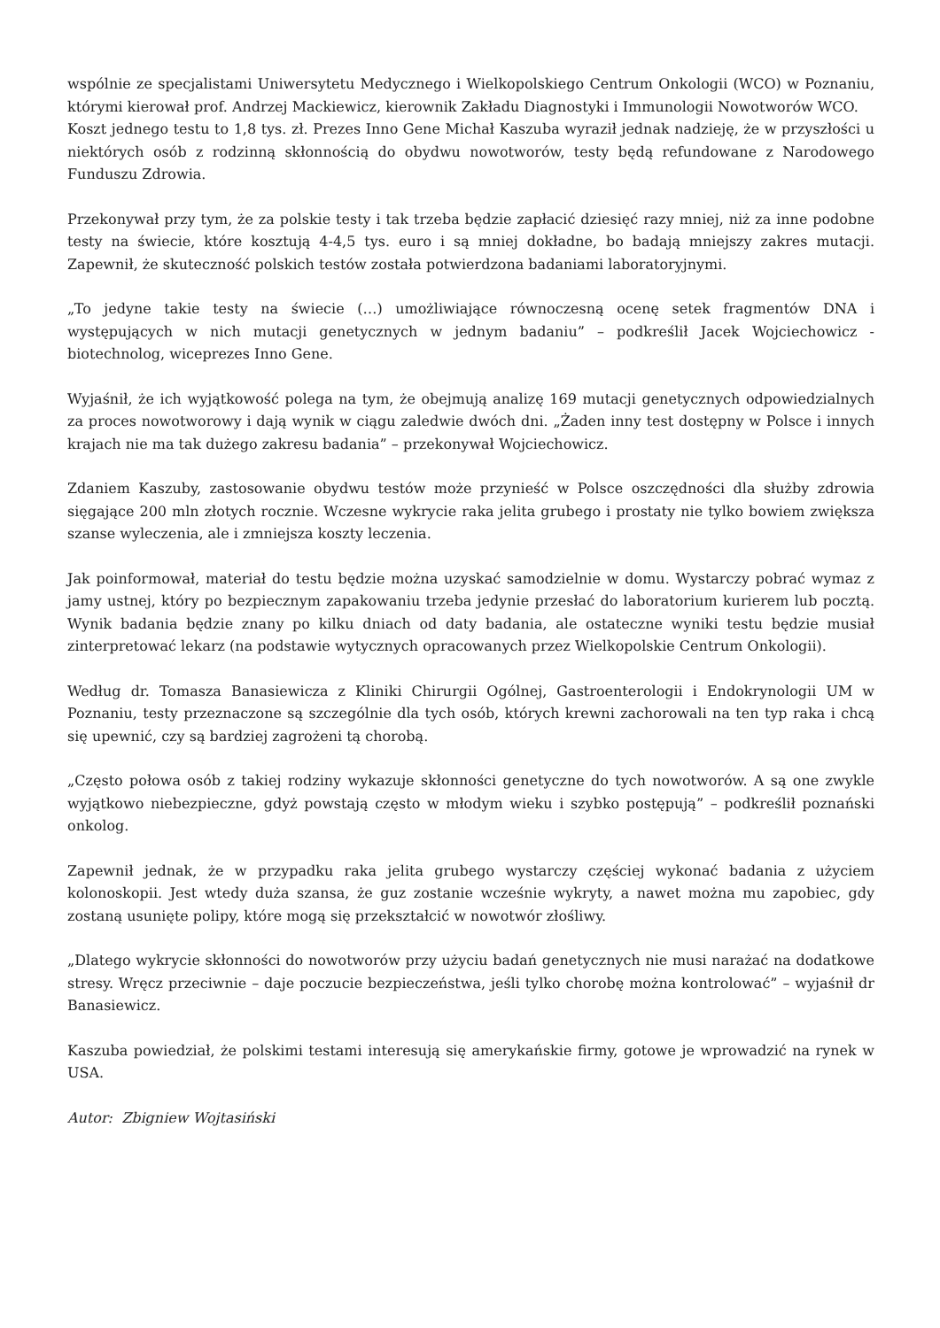wspólnie ze specjalistami Uniwersytetu Medycznego i Wielkopolskiego Centrum Onkologii (WCO) w Poznaniu, którymi kierował prof. Andrzej Mackiewicz, kierownik Zakładu Diagnostyki i Immunologii Nowotworów WCO.
Koszt jednego testu to 1,8 tys. zł. Prezes Inno Gene Michał Kaszuba wyraził jednak nadzieję, że w przyszłości u niektórych osób z rodzinną skłonnością do obydwu nowotworów, testy będą refundowane z Narodowego Funduszu Zdrowia.
Przekonywał przy tym, że za polskie testy i tak trzeba będzie zapłacić dziesięć razy mniej, niż za inne podobne testy na świecie, które kosztują 4-4,5 tys. euro i są mniej dokładne, bo badają mniejszy zakres mutacji. Zapewnił, że skuteczność polskich testów została potwierdzona badaniami laboratoryjnymi.
„To jedyne takie testy na świecie (…) umożliwiające równoczesną ocenę setek fragmentów DNA i występujących w nich mutacji genetycznych w jednym badaniu” – podkreślił Jacek Wojciechowicz - biotechnolog, wiceprezes Inno Gene.
Wyjaśnił, że ich wyjątkowość polega na tym, że obejmują analizę 169 mutacji genetycznych odpowiedzialnych za proces nowotworowy i dają wynik w ciągu zaledwie dwóch dni. „Żaden inny test dostępny w Polsce i innych krajach nie ma tak dużego zakresu badania” – przekonywał Wojciechowicz.
Zdaniem Kaszuby, zastosowanie obydwu testów może przynieść w Polsce oszczędności dla służby zdrowia sięgające 200 mln złotych rocznie. Wczesne wykrycie raka jelita grubego i prostaty nie tylko bowiem zwiększa szanse wyleczenia, ale i zmniejsza koszty leczenia.
Jak poinformował, materiał do testu będzie można uzyskać samodzielnie w domu. Wystarczy pobrać wymaz z jamy ustnej, który po bezpiecznym zapakowaniu trzeba jedynie przesłać do laboratorium kurierem lub pocztą. Wynik badania będzie znany po kilku dniach od daty badania, ale ostateczne wyniki testu będzie musiał zinterpretować lekarz (na podstawie wytycznych opracowanych przez Wielkopolskie Centrum Onkologii).
Według dr. Tomasza Banasiewicza z Kliniki Chirurgii Ogólnej, Gastroenterologii i Endokrynologii UM w Poznaniu, testy przeznaczone są szczególnie dla tych osób, których krewni zachorowali na ten typ raka i chcą się upewnić, czy są bardziej zagrożeni tą chorobą.
„Często połowa osób z takiej rodziny wykazuje skłonności genetyczne do tych nowotworów. A są one zwykle wyjątkowo niebezpieczne, gdyż powstają często w młodym wieku i szybko postępują” – podkreślił poznański onkolog.
Zapewnił jednak, że w przypadku raka jelita grubego wystarczy częściej wykonać badania z użyciem kolonoskopii. Jest wtedy duża szansa, że guz zostanie wcześnie wykryty, a nawet można mu zapobiec, gdy zostaną usunięte polipy, które mogą się przekształcić w nowotwór złośliwy.
„Dlatego wykrycie skłonności do nowotworów przy użyciu badań genetycznych nie musi narażać na dodatkowe stresy. Wręcz przeciwnie – daje poczucie bezpieczeństwa, jeśli tylko chorobę można kontrolować” – wyjaśnił dr Banasiewicz.
Kaszuba powiedział, że polskimi testami interesują się amerykańskie firmy, gotowe je wprowadzić na rynek w USA.
Autor: Zbigniew Wojtasiński